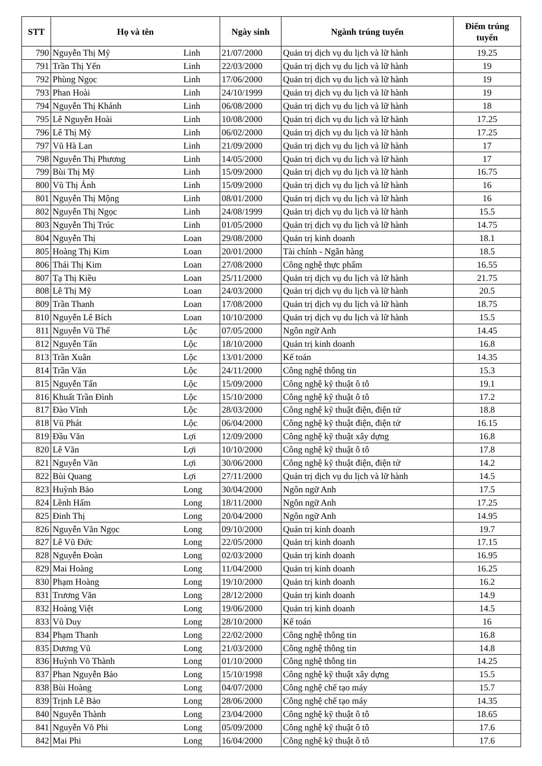| STT | Họ và tên | | Ngày sinh | Ngành trúng tuyển | Điểm trúng tuyển |
| --- | --- | --- | --- | --- | --- |
| 790 | Nguyễn Thị Mỹ | Linh | 21/07/2000 | Quản trị dịch vụ du lịch và lữ hành | 19.25 |
| 791 | Trần Thị Yến | Linh | 22/03/2000 | Quản trị dịch vụ du lịch và lữ hành | 19 |
| 792 | Phùng Ngọc | Linh | 17/06/2000 | Quản trị dịch vụ du lịch và lữ hành | 19 |
| 793 | Phan Hoài | Linh | 24/10/1999 | Quản trị dịch vụ du lịch và lữ hành | 19 |
| 794 | Nguyễn Thị Khánh | Linh | 06/08/2000 | Quản trị dịch vụ du lịch và lữ hành | 18 |
| 795 | Lê Nguyễn Hoài | Linh | 10/08/2000 | Quản trị dịch vụ du lịch và lữ hành | 17.25 |
| 796 | Lê Thị Mỹ | Linh | 06/02/2000 | Quản trị dịch vụ du lịch và lữ hành | 17.25 |
| 797 | Vũ Hà Lan | Linh | 21/09/2000 | Quản trị dịch vụ du lịch và lữ hành | 17 |
| 798 | Nguyễn Thị Phương | Linh | 14/05/2000 | Quản trị dịch vụ du lịch và lữ hành | 17 |
| 799 | Bùi Thị Mỹ | Linh | 15/09/2000 | Quản trị dịch vụ du lịch và lữ hành | 16.75 |
| 800 | Vũ Thị Ánh | Linh | 15/09/2000 | Quản trị dịch vụ du lịch và lữ hành | 16 |
| 801 | Nguyễn Thị Mộng | Linh | 08/01/2000 | Quản trị dịch vụ du lịch và lữ hành | 16 |
| 802 | Nguyễn Thị Ngọc | Linh | 24/08/1999 | Quản trị dịch vụ du lịch và lữ hành | 15.5 |
| 803 | Nguyễn Thị Trúc | Linh | 01/05/2000 | Quản trị dịch vụ du lịch và lữ hành | 14.75 |
| 804 | Nguyễn Thị | Loan | 29/08/2000 | Quản trị kinh doanh | 18.1 |
| 805 | Hoàng Thị Kim | Loan | 20/01/2000 | Tài chính - Ngân hàng | 18.5 |
| 806 | Thái Thị Kim | Loan | 27/08/2000 | Công nghệ thực phẩm | 16.55 |
| 807 | Tạ Thị Kiều | Loan | 25/11/2000 | Quản trị dịch vụ du lịch và lữ hành | 21.75 |
| 808 | Lê Thị Mỹ | Loan | 24/03/2000 | Quản trị dịch vụ du lịch và lữ hành | 20.5 |
| 809 | Trần Thanh | Loan | 17/08/2000 | Quản trị dịch vụ du lịch và lữ hành | 18.75 |
| 810 | Nguyễn Lê Bích | Loan | 10/10/2000 | Quản trị dịch vụ du lịch và lữ hành | 15.5 |
| 811 | Nguyễn Vũ Thế | Lộc | 07/05/2000 | Ngôn ngữ Anh | 14.45 |
| 812 | Nguyễn Tấn | Lộc | 18/10/2000 | Quản trị kinh doanh | 16.8 |
| 813 | Trần Xuân | Lộc | 13/01/2000 | Kế toán | 14.35 |
| 814 | Trần Văn | Lộc | 24/11/2000 | Công nghệ thông tin | 15.3 |
| 815 | Nguyễn Tấn | Lộc | 15/09/2000 | Công nghệ kỹ thuật ô tô | 19.1 |
| 816 | Khuất Trần Đình | Lộc | 15/10/2000 | Công nghệ kỹ thuật ô tô | 17.2 |
| 817 | Đào Vĩnh | Lộc | 28/03/2000 | Công nghệ kỹ thuật điện, điện tử | 18.8 |
| 818 | Vũ Phát | Lộc | 06/04/2000 | Công nghệ kỹ thuật điện, điện tử | 16.15 |
| 819 | Đầu Văn | Lợi | 12/09/2000 | Công nghệ kỹ thuật xây dựng | 16.8 |
| 820 | Lê Văn | Lợi | 10/10/2000 | Công nghệ kỹ thuật ô tô | 17.8 |
| 821 | Nguyễn Văn | Lợi | 30/06/2000 | Công nghệ kỹ thuật điện, điện tử | 14.2 |
| 822 | Bùi Quang | Lợi | 27/11/2000 | Quản trị dịch vụ du lịch và lữ hành | 14.5 |
| 823 | Huỳnh Bảo | Long | 30/04/2000 | Ngôn ngữ Anh | 17.5 |
| 824 | Lềnh Hấm | Long | 18/11/2000 | Ngôn ngữ Anh | 17.25 |
| 825 | Đinh Thị | Long | 20/04/2000 | Ngôn ngữ Anh | 14.95 |
| 826 | Nguyễn Văn Ngọc | Long | 09/10/2000 | Quản trị kinh doanh | 19.7 |
| 827 | Lê Vũ Đức | Long | 22/05/2000 | Quản trị kinh doanh | 17.15 |
| 828 | Nguyễn Đoàn | Long | 02/03/2000 | Quản trị kinh doanh | 16.95 |
| 829 | Mai Hoàng | Long | 11/04/2000 | Quản trị kinh doanh | 16.25 |
| 830 | Phạm Hoàng | Long | 19/10/2000 | Quản trị kinh doanh | 16.2 |
| 831 | Trương Văn | Long | 28/12/2000 | Quản trị kinh doanh | 14.9 |
| 832 | Hoàng Việt | Long | 19/06/2000 | Quản trị kinh doanh | 14.5 |
| 833 | Vũ Duy | Long | 28/10/2000 | Kế toán | 16 |
| 834 | Phạm Thanh | Long | 22/02/2000 | Công nghệ thông tin | 16.8 |
| 835 | Dương Vũ | Long | 21/03/2000 | Công nghệ thông tin | 14.8 |
| 836 | Huỳnh Võ Thành | Long | 01/10/2000 | Công nghệ thông tin | 14.25 |
| 837 | Phan Nguyễn Bảo | Long | 15/10/1998 | Công nghệ kỹ thuật xây dựng | 15.5 |
| 838 | Bùi Hoàng | Long | 04/07/2000 | Công nghệ chế tạo máy | 15.7 |
| 839 | Trịnh Lê Bảo | Long | 28/06/2000 | Công nghệ chế tạo máy | 14.35 |
| 840 | Nguyễn Thành | Long | 23/04/2000 | Công nghệ kỹ thuật ô tô | 18.65 |
| 841 | Nguyễn Võ Phi | Long | 05/09/2000 | Công nghệ kỹ thuật ô tô | 17.6 |
| 842 | Mai Phi | Long | 16/04/2000 | Công nghệ kỹ thuật ô tô | 17.6 |